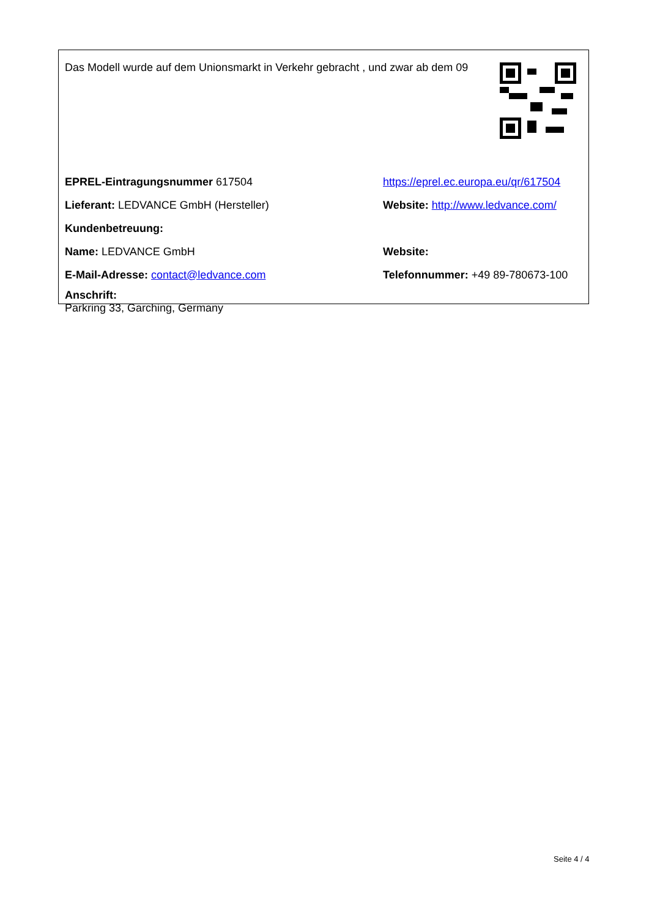Das Modell wurde auf dem Unionsmarkt in Verkehr gebracht , und zwar ab dem 09
EPREL-Eintragungsnummer 617504
https://eprel.ec.europa.eu/qr/617504
Lieferant: LEDVANCE GmbH (Hersteller)
Website: http://www.ledvance.com/
Kundenbetreuung:
Name: LEDVANCE GmbH Website:
E-Mail-Adresse: contact@ledvance.com
Telefonnummer: +49 89-780673-100
Anschrift:
Parkring 33, Garching, Germany
Seite 4 / 4